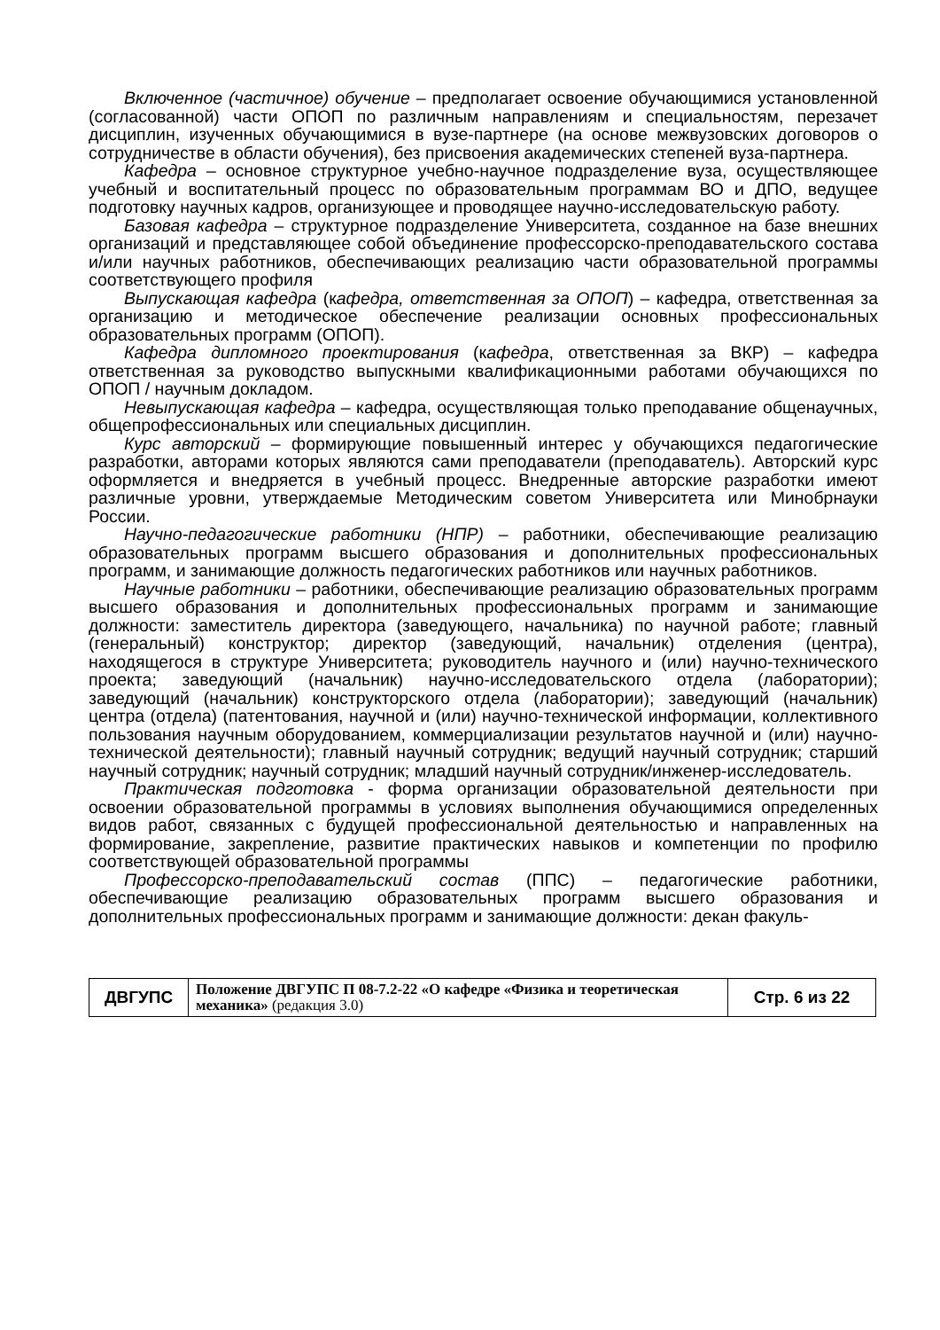Включенное (частичное) обучение – предполагает освоение обучающимися установленной (согласованной) части ОПОП по различным направлениям и специальностям, перезачет дисциплин, изученных обучающимися в вузе-партнере (на основе межвузовских договоров о сотрудничестве в области обучения), без присвоения академических степеней вуза-партнера.
Кафедра – основное структурное учебно-научное подразделение вуза, осуществляющее учебный и воспитательный процесс по образовательным программам ВО и ДПО, ведущее подготовку научных кадров, организующее и проводящее научно-исследовательскую работу.
Базовая кафедра – структурное подразделение Университета, созданное на базе внешних организаций и представляющее собой объединение профессорско-преподавательского состава и/или научных работников, обеспечивающих реализацию части образовательной программы соответствующего профиля
Выпускающая кафедра (кафедра, ответственная за ОПОП) – кафедра, ответственная за организацию и методическое обеспечение реализации основных профессиональных образовательных программ (ОПОП).
Кафедра дипломного проектирования (кафедра, ответственная за ВКР) – кафедра ответственная за руководство выпускными квалификационными работами обучающихся по ОПОП / научным докладом.
Невыпускающая кафедра – кафедра, осуществляющая только преподавание общенаучных, общепрофессиональных или специальных дисциплин.
Курс авторский – формирующие повышенный интерес у обучающихся педагогические разработки, авторами которых являются сами преподаватели (преподаватель). Авторский курс оформляется и внедряется в учебный процесс. Внедренные авторские разработки имеют различные уровни, утверждаемые Методическим советом Университета или Минобрнауки России.
Научно-педагогические работники (НПР) – работники, обеспечивающие реализацию образовательных программ высшего образования и дополнительных профессиональных программ, и занимающие должность педагогических работников или научных работников.
Научные работники – работники, обеспечивающие реализацию образовательных программ высшего образования и дополнительных профессиональных программ и занимающие должности: заместитель директора (заведующего, начальника) по научной работе; главный (генеральный) конструктор; директор (заведующий, начальник) отделения (центра), находящегося в структуре Университета; руководитель научного и (или) научно-технического проекта; заведующий (начальник) научно-исследовательского отдела (лаборатории); заведующий (начальник) конструкторского отдела (лаборатории); заведующий (начальник) центра (отдела) (патентования, научной и (или) научно-технической информации, коллективного пользования научным оборудованием, коммерциализации результатов научной и (или) научно-технической деятельности); главный научный сотрудник; ведущий научный сотрудник; старший научный сотрудник; научный сотрудник; младший научный сотрудник/инженер-исследователь.
Практическая подготовка - форма организации образовательной деятельности при освоении образовательной программы в условиях выполнения обучающимися определенных видов работ, связанных с будущей профессиональной деятельностью и направленных на формирование, закрепление, развитие практических навыков и компетенции по профилю соответствующей образовательной программы
Профессорско-преподавательский состав (ППС) – педагогические работники, обеспечивающие реализацию образовательных программ высшего образования и дополнительных профессиональных программ и занимающие должности: декан факуль-
| ДВГУПС | Положение ДВГУПС П 08-7.2-22 «О кафедре «Физика и теоретическая механика» (редакция 3.0) | Стр. 6 из 22 |